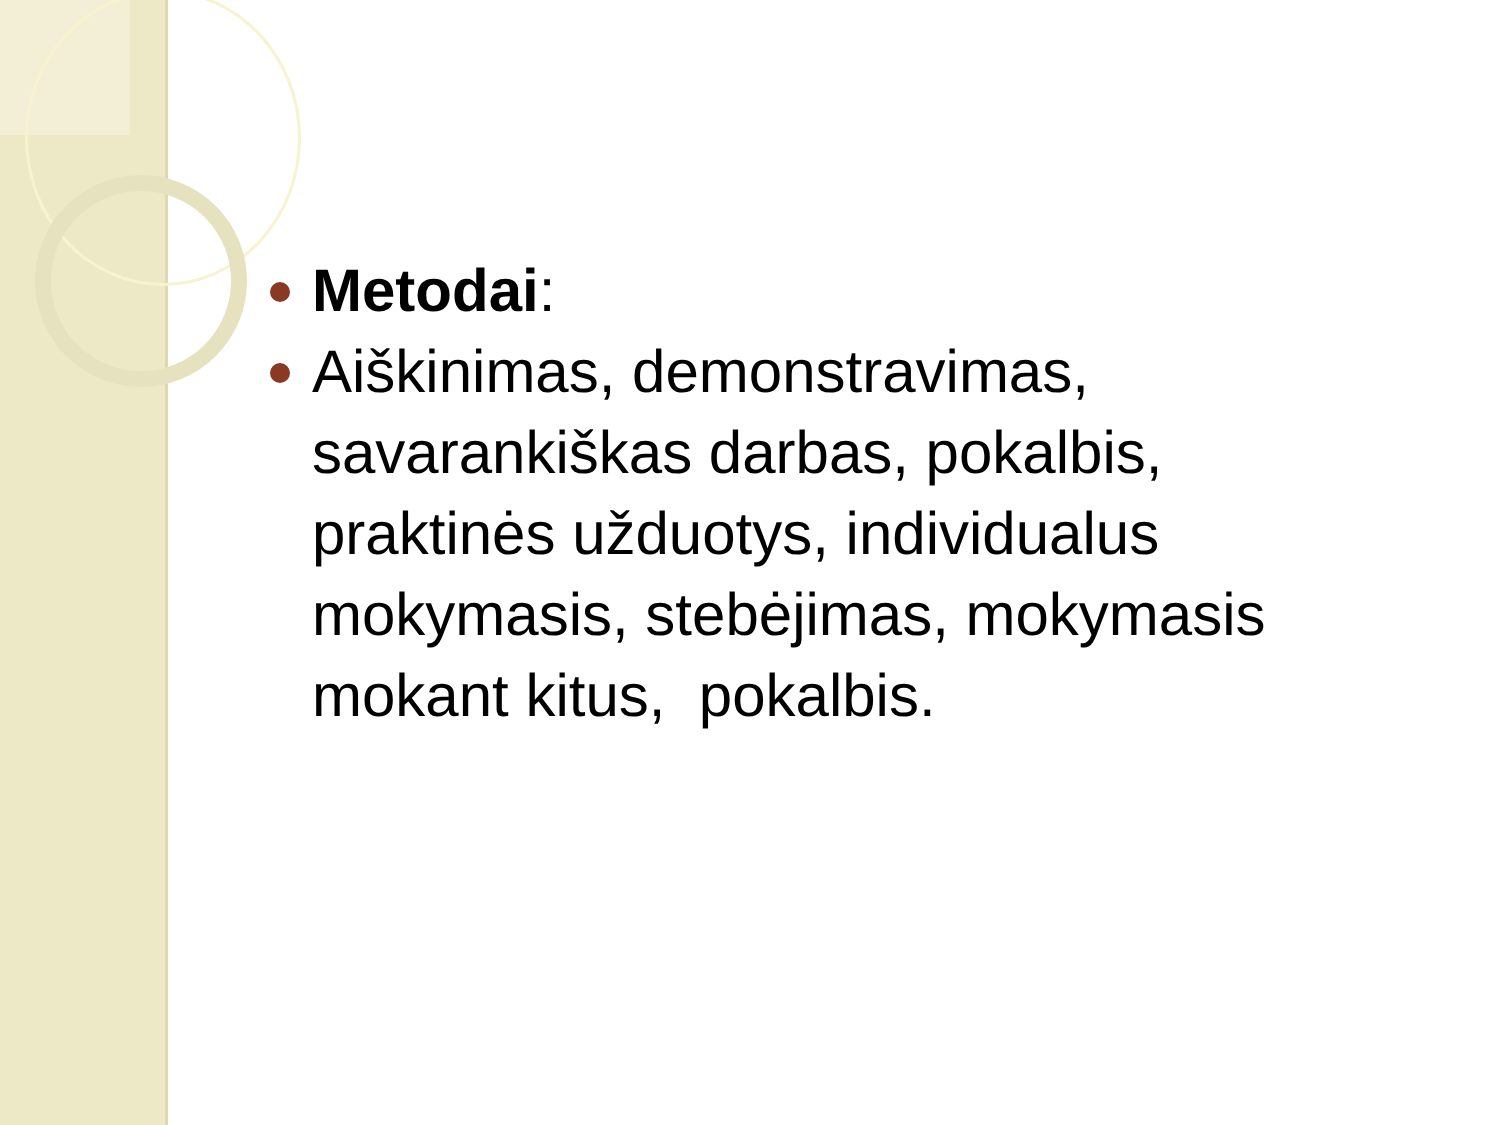Metodai:
Aiškinimas, demonstravimas, savarankiškas darbas, pokalbis, praktinės užduotys, individualus mokymasis, stebėjimas, mokymasis mokant kitus, pokalbis.